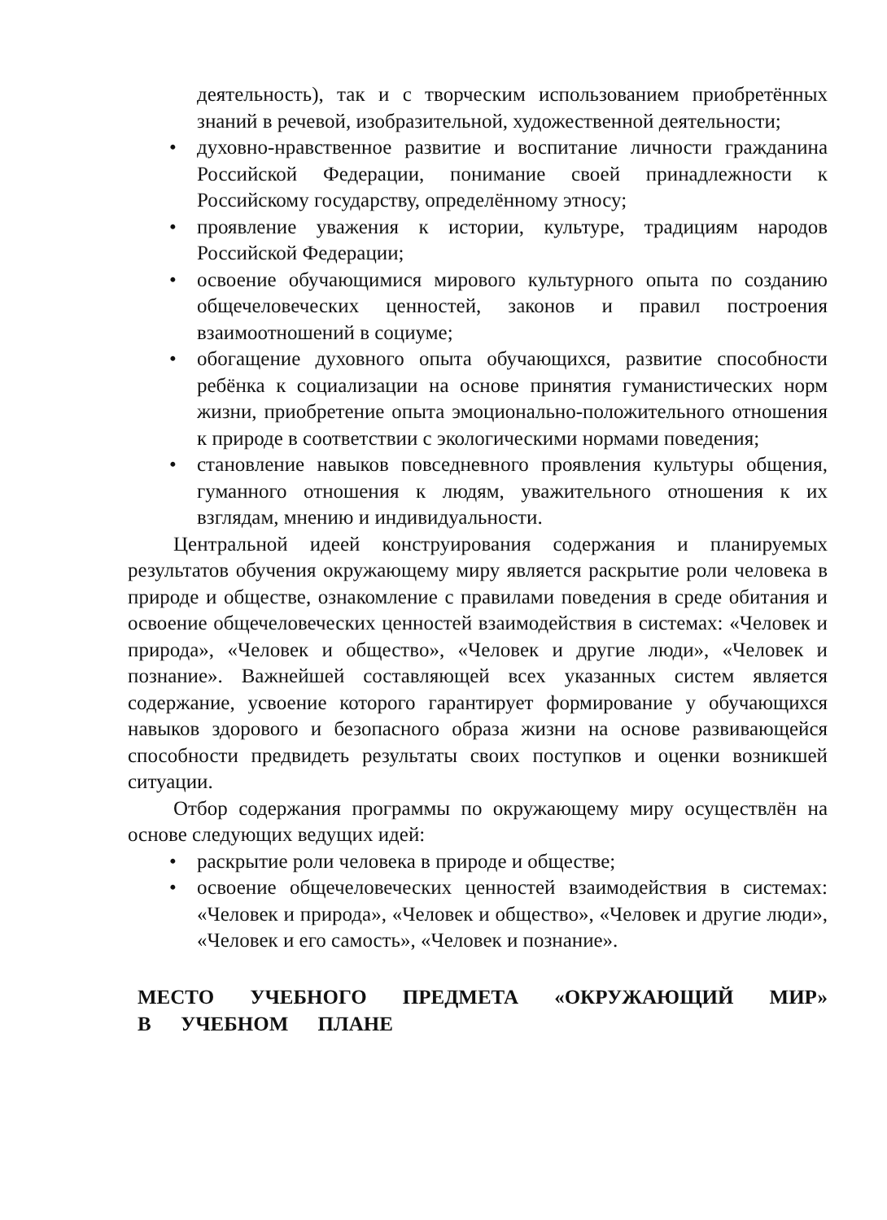деятельность), так и с творческим использованием приобретённых знаний в речевой, изобразительной, художественной деятельности;
• духовно-нравственное развитие и воспитание личности гражданина Российской Федерации, понимание своей принадлежности к Российскому государству, определённому этносу;
• проявление уважения к истории, культуре, традициям народов Российской Федерации;
• освоение обучающимися мирового культурного опыта по созданию общечеловеческих ценностей, законов и правил построения взаимоотношений в социуме;
• обогащение духовного опыта обучающихся, развитие способности ребёнка к социализации на основе принятия гуманистических норм жизни, приобретение опыта эмоционально-положительного отношения к природе в соответствии с экологическими нормами поведения;
• становление навыков повседневного проявления культуры общения, гуманного отношения к людям, уважительного отношения к их взглядам, мнению и индивидуальности.
Центральной идеей конструирования содержания и планируемых результатов обучения окружающему миру является раскрытие роли человека в природе и обществе, ознакомление с правилами поведения в среде обитания и освоение общечеловеческих ценностей взаимодействия в системах: «Человек и природа», «Человек и общество», «Человек и другие люди», «Человек и познание». Важнейшей составляющей всех указанных систем является содержание, усвоение которого гарантирует формирование у обучающихся навыков здорового и безопасного образа жизни на основе развивающейся способности предвидеть результаты своих поступков и оценки возникшей ситуации.
Отбор содержания программы по окружающему миру осуществлён на основе следующих ведущих идей:
• раскрытие роли человека в природе и обществе;
• освоение общечеловеческих ценностей взаимодействия в системах: «Человек и природа», «Человек и общество», «Человек и другие люди», «Человек и его самость», «Человек и познание».
МЕСТО УЧЕБНОГО ПРЕДМЕТА «ОКРУЖАЮЩИЙ МИР» В УЧЕБНОМ ПЛАНЕ